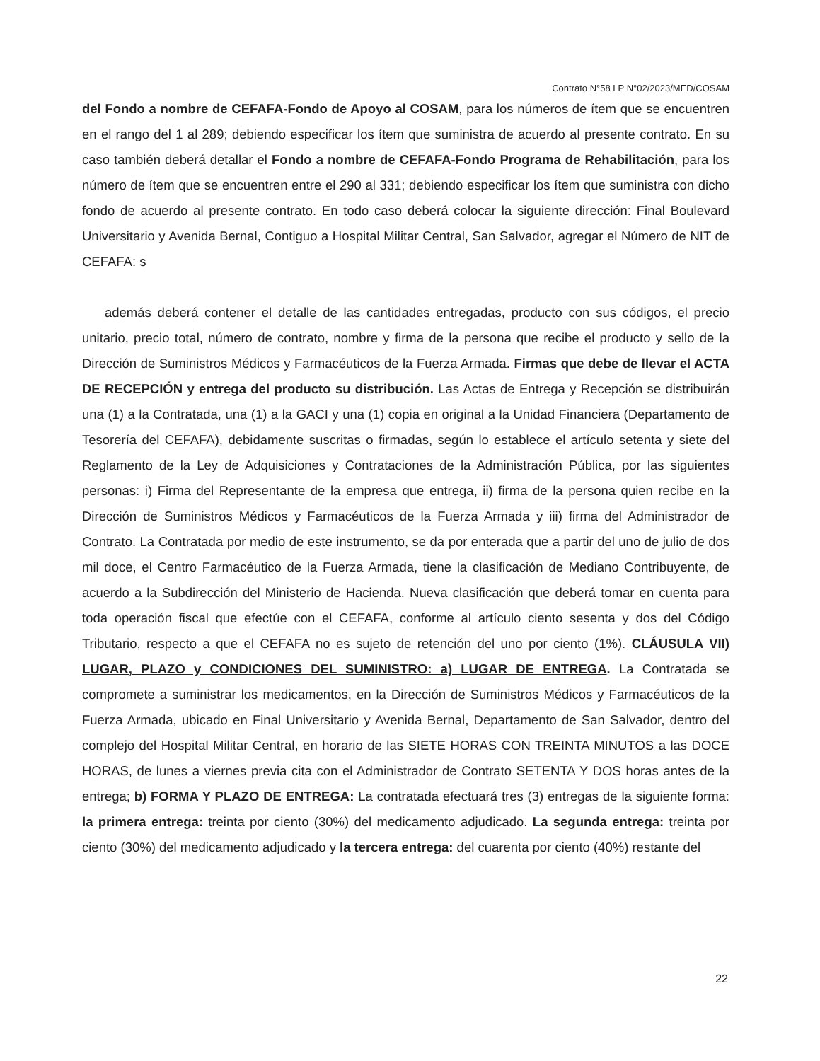Contrato N°58 LP N°02/2023/MED/COSAM
del Fondo a nombre de CEFAFA-Fondo de Apoyo al COSAM, para los números de ítem que se encuentren en el rango del 1 al 289; debiendo especificar los ítem que suministra de acuerdo al presente contrato. En su caso también deberá detallar el Fondo a nombre de CEFAFA-Fondo Programa de Rehabilitación, para los número de ítem que se encuentren entre el 290 al 331; debiendo especificar los ítem que suministra con dicho fondo de acuerdo al presente contrato. En todo caso deberá colocar la siguiente dirección: Final Boulevard Universitario y Avenida Bernal, Contiguo a Hospital Militar Central, San Salvador, agregar el Número de NIT de CEFAFA: s
además deberá contener el detalle de las cantidades entregadas, producto con sus códigos, el precio unitario, precio total, número de contrato, nombre y firma de la persona que recibe el producto y sello de la Dirección de Suministros Médicos y Farmacéuticos de la Fuerza Armada. Firmas que debe de llevar el ACTA DE RECEPCIÓN y entrega del producto su distribución. Las Actas de Entrega y Recepción se distribuirán una (1) a la Contratada, una (1) a la GACI y una (1) copia en original a la Unidad Financiera (Departamento de Tesorería del CEFAFA), debidamente suscritas o firmadas, según lo establece el artículo setenta y siete del Reglamento de la Ley de Adquisiciones y Contrataciones de la Administración Pública, por las siguientes personas: i) Firma del Representante de la empresa que entrega, ii) firma de la persona quien recibe en la Dirección de Suministros Médicos y Farmacéuticos de la Fuerza Armada y iii) firma del Administrador de Contrato. La Contratada por medio de este instrumento, se da por enterada que a partir del uno de julio de dos mil doce, el Centro Farmacéutico de la Fuerza Armada, tiene la clasificación de Mediano Contribuyente, de acuerdo a la Subdirección del Ministerio de Hacienda. Nueva clasificación que deberá tomar en cuenta para toda operación fiscal que efectúe con el CEFAFA, conforme al artículo ciento sesenta y dos del Código Tributario, respecto a que el CEFAFA no es sujeto de retención del uno por ciento (1%). CLÁUSULA VII) LUGAR, PLAZO y CONDICIONES DEL SUMINISTRO: a) LUGAR DE ENTREGA. La Contratada se compromete a suministrar los medicamentos, en la Dirección de Suministros Médicos y Farmacéuticos de la Fuerza Armada, ubicado en Final Universitario y Avenida Bernal, Departamento de San Salvador, dentro del complejo del Hospital Militar Central, en horario de las SIETE HORAS CON TREINTA MINUTOS a las DOCE HORAS, de lunes a viernes previa cita con el Administrador de Contrato SETENTA Y DOS horas antes de la entrega; b) FORMA Y PLAZO DE ENTREGA: La contratada efectuará tres (3) entregas de la siguiente forma: la primera entrega: treinta por ciento (30%) del medicamento adjudicado. La segunda entrega: treinta por ciento (30%) del medicamento adjudicado y la tercera entrega: del cuarenta por ciento (40%) restante del
22